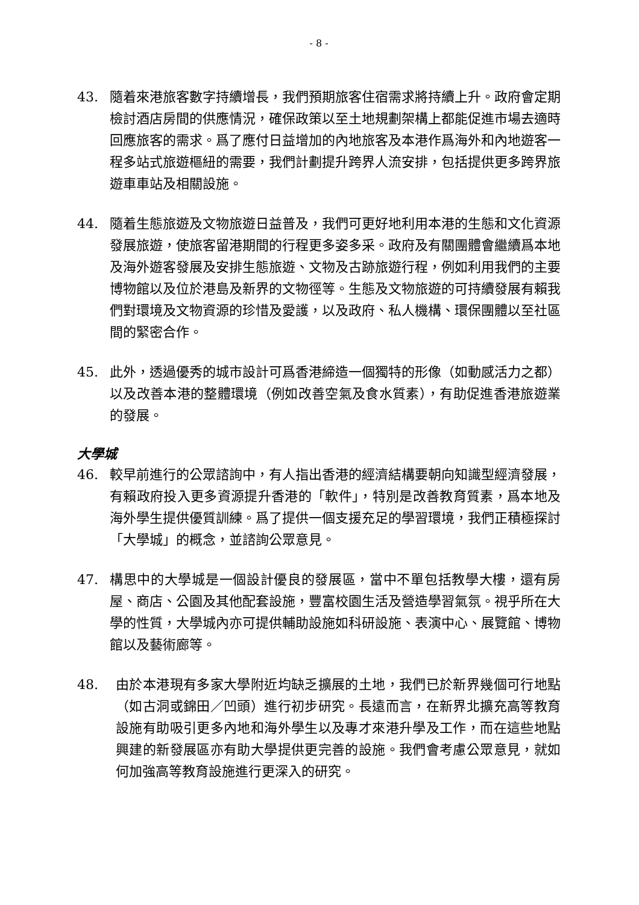- 8 -
43. 隨着來港旅客數字持續增長，我們預期旅客住宿需求將持續上升。政府會定期檢討酒店房間的供應情況，確保政策以至土地規劃架構上都能促進市場去適時回應旅客的需求。爲了應付日益增加的內地旅客及本港作爲海外和內地遊客一程多站式旅遊樞紐的需要，我們計劃提升跨界人流安排，包括提供更多跨界旅遊車車站及相關設施。
44. 隨着生態旅遊及文物旅遊日益普及，我們可更好地利用本港的生態和文化資源發展旅遊，使旅客留港期間的行程更多姿多采。政府及有關團體會繼續爲本地及海外遊客發展及安排生態旅遊、文物及古跡旅遊行程，例如利用我們的主要博物館以及位於港島及新界的文物徑等。生態及文物旅遊的可持續發展有賴我們對環境及文物資源的珍惜及愛護，以及政府、私人機構、環保團體以至社區間的緊密合作。
45. 此外，透過優秀的城市設計可爲香港締造一個獨特的形像（如動感活力之都）以及改善本港的整體環境（例如改善空氣及食水質素），有助促進香港旅遊業的發展。
大學城
46. 較早前進行的公眾諮詢中，有人指出香港的經濟結構要朝向知識型經濟發展，有賴政府投入更多資源提升香港的「軟件」，特別是改善教育質素，爲本地及海外學生提供優質訓練。爲了提供一個支援充足的學習環境，我們正積極探討「大學城」的概念，並諮詢公眾意見。
47. 構思中的大學城是一個設計優良的發展區，當中不單包括教學大樓，還有房屋、商店、公園及其他配套設施，豐富校園生活及營造學習氣氛。視乎所在大學的性質，大學城內亦可提供輔助設施如科研設施、表演中心、展覽館、博物館以及藝術廊等。
48. 由於本港現有多家大學附近均缺乏擴展的土地，我們已於新界幾個可行地點（如古洞或錦田／凹頭）進行初步研究。長遠而言，在新界北擴充高等教育設施有助吸引更多內地和海外學生以及專才來港升學及工作，而在這些地點興建的新發展區亦有助大學提供更完善的設施。我們會考慮公眾意見，就如何加強高等教育設施進行更深入的研究。